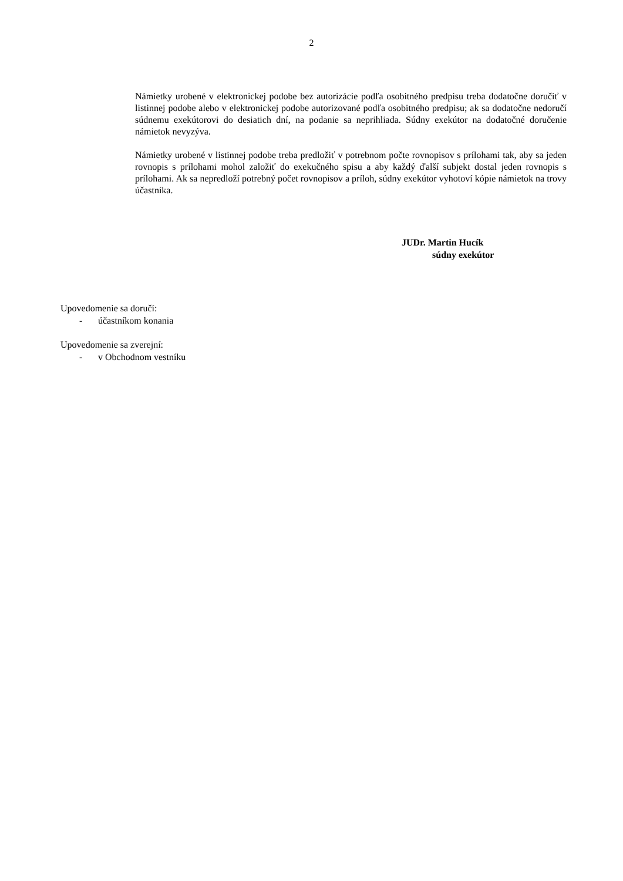2
Námietky urobené v elektronickej podobe bez autorizácie podľa osobitného predpisu treba dodatočne doručiť v listinnej podobe alebo v elektronickej podobe autorizované podľa osobitného predpisu; ak sa dodatočne nedoručí súdnemu exekútorovi do desiatich dní, na podanie sa neprihliada. Súdny exekútor na dodatočné doručenie námietok nevyzýva.
Námietky urobené v listinnej podobe treba predložiť v potrebnom počte rovnopisov s prílohami tak, aby sa jeden rovnopis s prílohami mohol založiť do exekučného spisu a aby každý ďalší subjekt dostal jeden rovnopis s prílohami. Ak sa nepredloží potrebný počet rovnopisov a príloh, súdny exekútor vyhotoví kópie námietok na trovy účastníka.
JUDr. Martin Hucík
súdny exekútor
Upovedomenie sa doručí:
- účastníkom konania
Upovedomenie sa zverejní:
- v Obchodnom vestníku